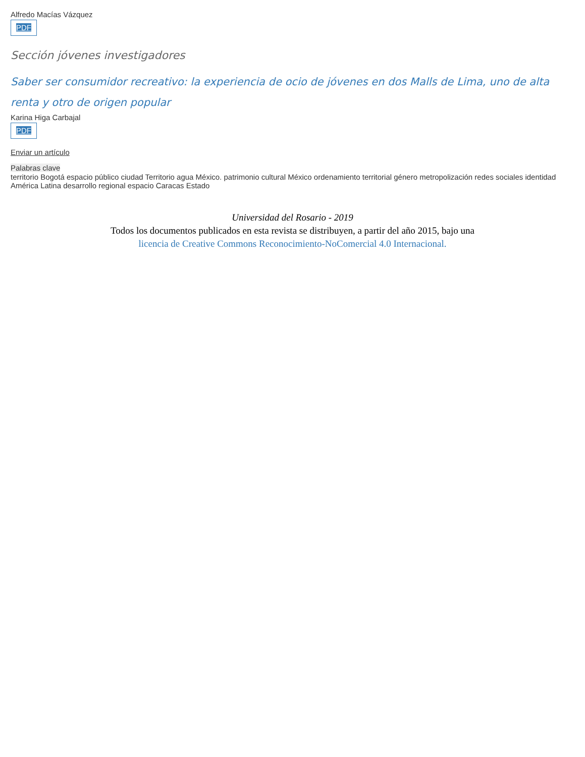Alfredo Macías Vázquez
PDF
Sección jóvenes investigadores
Saber ser consumidor recreativo: la experiencia de ocio de jóvenes en dos Malls de Lima, uno de alta renta y otro de origen popular
Karina Higa Carbajal
PDF
Enviar un artículo
Palabras clave
territorio Bogotá espacio público ciudad Territorio agua México. patrimonio cultural México ordenamiento territorial género metropolización redes sociales identidad América Latina desarrollo regional espacio Caracas Estado
Universidad del Rosario - 2019
Todos los documentos publicados en esta revista se distribuyen, a partir del año 2015, bajo una
licencia de Creative Commons Reconocimiento-NoComercial 4.0 Internacional.